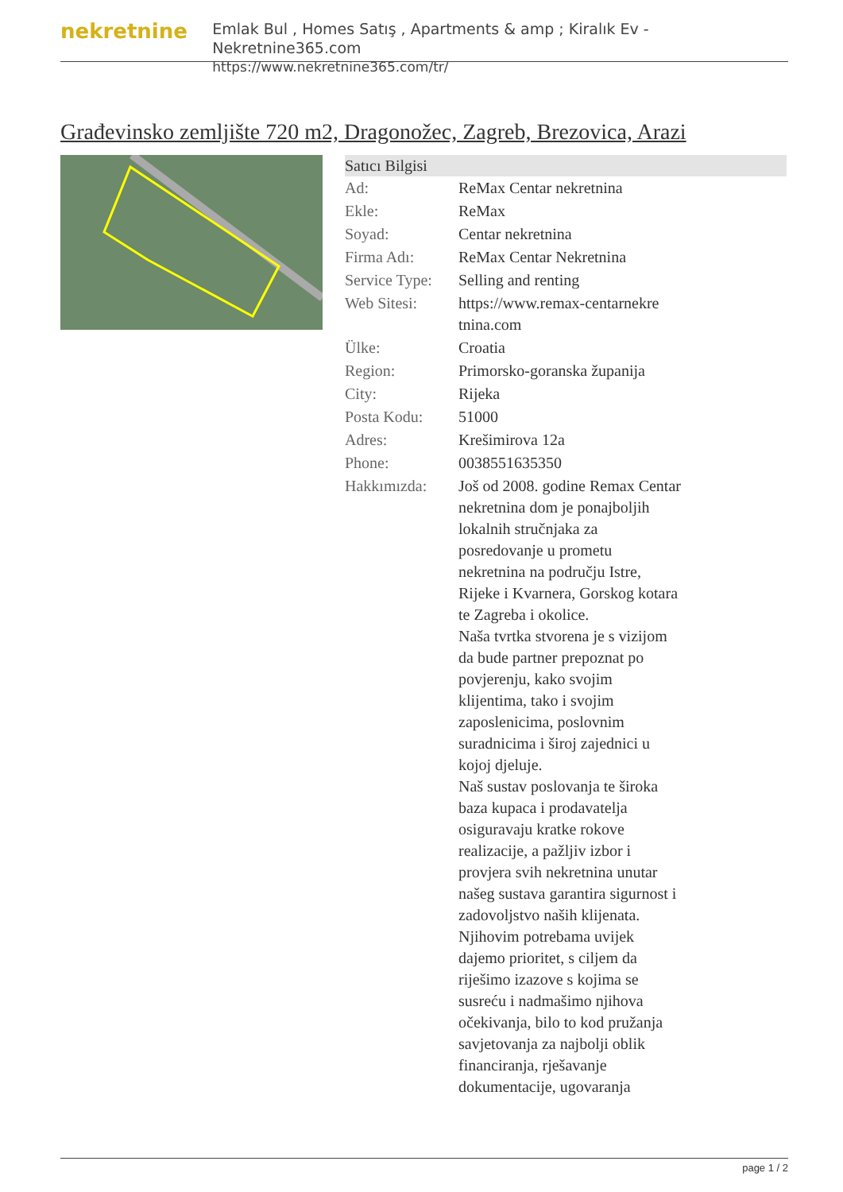nekretnine
Emlak Bul , Homes Satış , Apartments & amp ; Kiralık Ev - Nekretnine365.com
https://www.nekretnine365.com/tr/
Građevinsko zemljište 720 m2, Dragonožec, Zagreb, Brezovica, Arazi
| Satıcı Bilgisi | | |
| --- | --- | --- |
| Ad: | ReMax Centar nekretnina | |
| Ekle: | ReMax | |
| Soyad: | Centar nekretnina | |
| Firma Adı: | ReMax Centar Nekretnina | |
| Service Type: | Selling and renting | |
| Web Sitesi: | https://www.remax-centarnekre tnina.com | |
| Ülke: | Croatia | |
| Region: | Primorsko-goranska županija | |
| City: | Rijeka | |
| Posta Kodu: | 51000 | |
| Adres: | Krešimirova 12a | |
| Phone: | 0038551635350 | |
| Hakkımızda: | Još od 2008. godine Remax Centar nekretnina dom je ponajboljih lokalnih stručnjaka za posredovanje u prometu nekretnina na području Istre, Rijeke i Kvarnera, Gorskog kotara te Zagreba i okolice. Naša tvrtka stvorena je s vizijom da bude partner prepoznat po povjerenju, kako svojim klijentima, tako i svojim zaposlenicima, poslovnim suradnicima i široj zajednici u kojoj djeluje. Naš sustav poslovanja te široka baza kupaca i prodavatelja osiguravaju kratke rokove realizacije, a pažljiv izbor i provjera svih nekretnina unutar našeg sustava garantira sigurnost i zadovoljstvo naših klijenata. Njihovim potrebama uvijek dajemo prioritet, s ciljem da riješimo izazove s kojima se susreću i nadmašimo njihova očekivanja, bilo to kod pružanja savjetovanja za najbolji oblik financiranja, rješavanje dokumentacije, ugovaranja | |
page 1 / 2